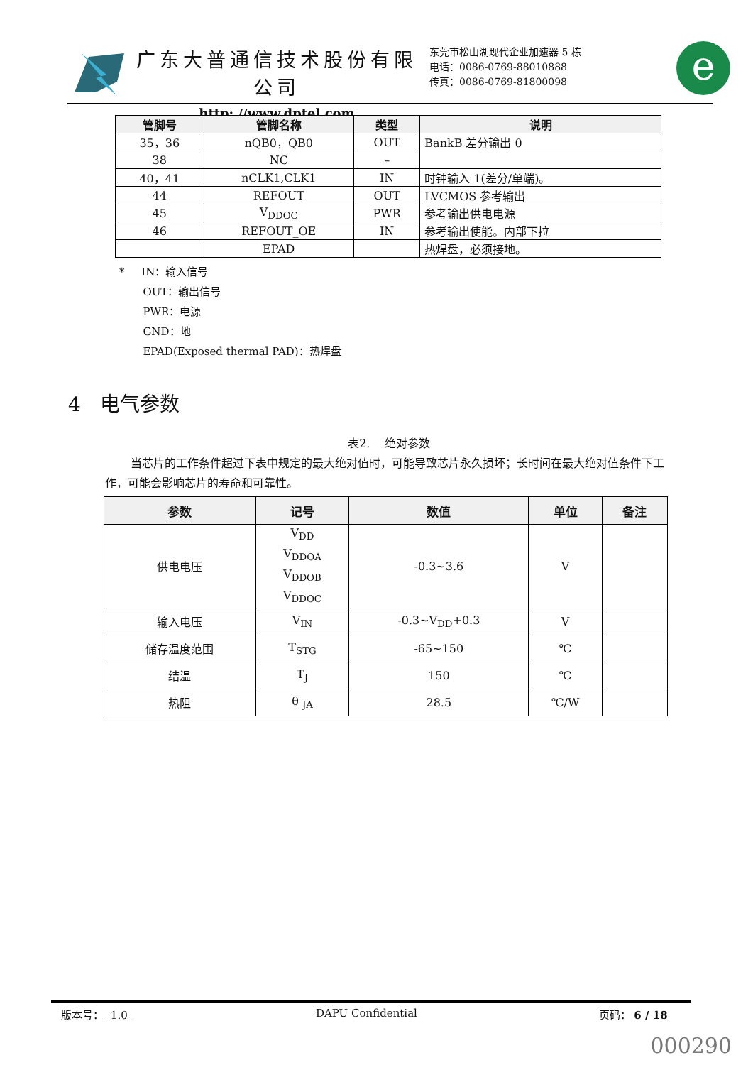广东大普通信技术股份有限公司
http: //www.dptel.com
东莞市松山湖现代企业加速器 5 栋
电话：0086-0769-88010888
传真：0086-0769-81800098
e
| 管脚号 | 管脚名称 | 类型 | 说明 |
| --- | --- | --- | --- |
| 35，36 | nQB0，QB0 | OUT | BankB 差分输出 0 |
| 38 | NC | – | |
| 40，41 | nCLK1,CLK1 | IN | 时钟输入 1(差分/单端)。 |
| 44 | REFOUT | OUT | LVCMOS 参考输出 |
| 45 | V<sub>DDOC</sub> | PWR | 参考输出供电电源 |
| 46 | REFOUT_OE | IN | 参考输出使能。内部下拉 |
| | EPAD | | 热焊盘，必须接地。 |
* IN：输入信号
OUT：输出信号
PWR：电源
GND：地
EPAD(Exposed thermal PAD)：热焊盘
4 电气参数
表2. 绝对参数
当芯片的工作条件超过下表中规定的最大绝对值时，可能导致芯片永久损坏；长时间在最大绝对值条件下工作，可能会影响芯片的寿命和可靠性。
| 参数 | 记号 | 数值 | 单位 | 备注 |
| --- | --- | --- | --- | --- |
| 供电电压 | V<sub>DD</sub> V<sub>DDOA</sub> V<sub>DDOB</sub> V<sub>DDOC</sub> | -0.3~3.6 | V | |
| 输入电压 | V<sub>IN</sub> | -0.3~V<sub>DD</sub>+0.3 | V | |
| 储存温度范围 | T<sub>STG</sub> | -65~150 | ℃ | |
| 结温 | T<sub>J</sub> | 150 | ℃ | |
| 热阻 | θ <sub>JA</sub> | 28.5 | ℃/W | |
版本号： 1.0 DAPU Confidential 页码： 6 / 18
000290